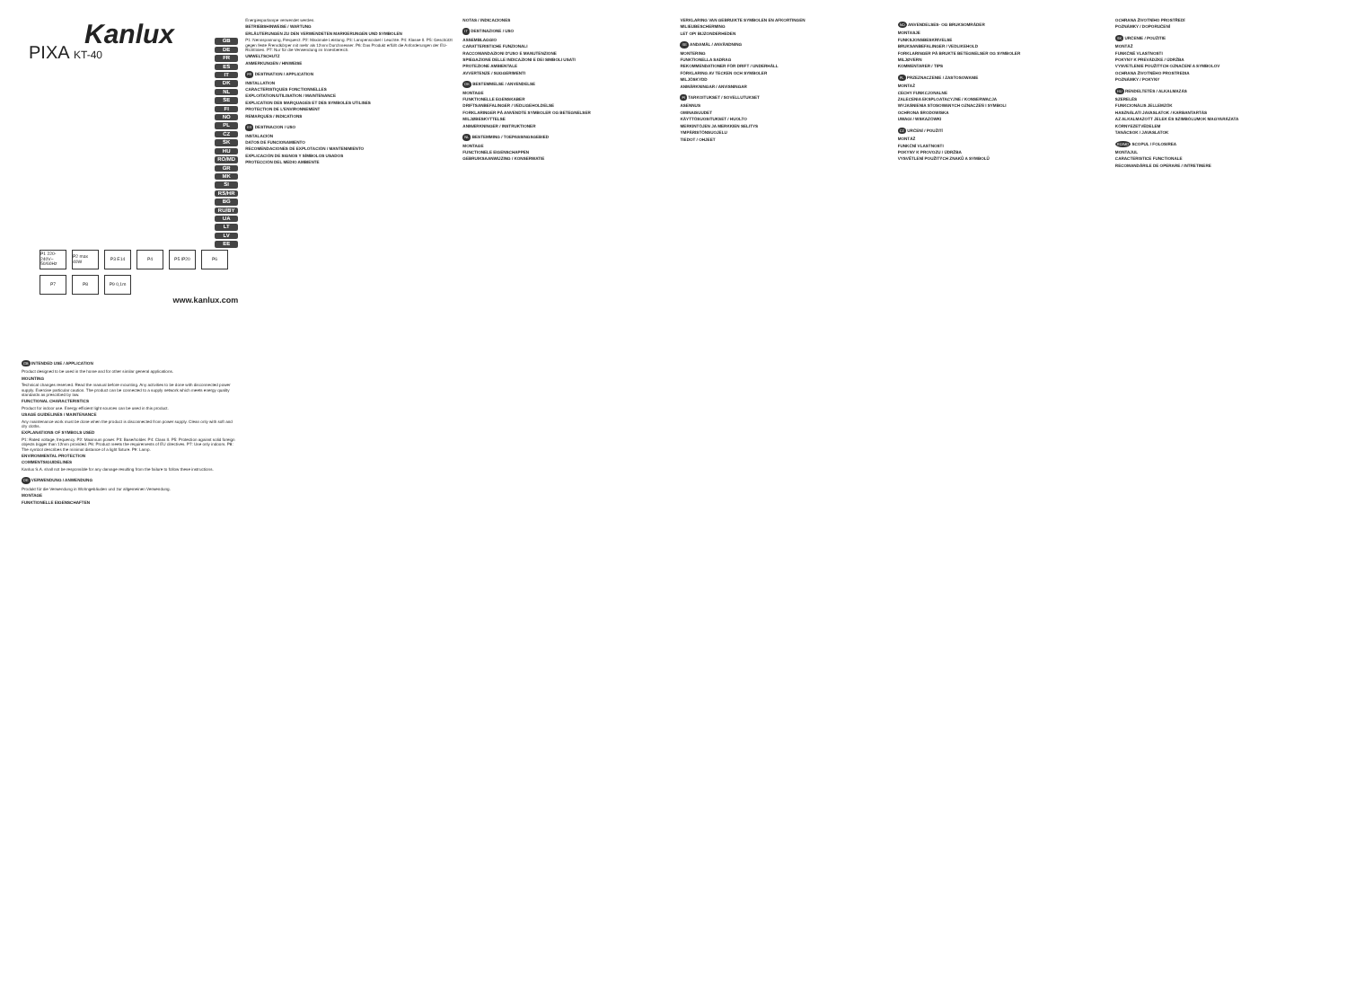Kanlux
GB
DE
FR
ES
IT
DK
NL
SE
FI
NO
PL
CZ
SK
HU
RO/MD
GR
MK
SI
RS/HR
BG
RU/BY
UA
LT
LV
EE
PIXA KT-40
P1 220-240V~ 50/60Hz P2 max 40W P3 E14 P4 P5 IP20 P6 P7 P8 P9 0,1m
www.kanlux.com
GB INTENDED USE / APPLICATION
Product designed to be used in the home and for other similar general applications.
MOUNTING
Technical changes reserved. Read the manual before mounting. Any activities to be done with disconnected power supply. Exercise particular caution. The product can be connected to a supply network which meets energy quality standards as prescribed by law.
FUNCTIONAL CHARACTERISTICS
Product for indoor use. Energy efficient light sources can be used in this product.
USAGE GUIDELINES / MAINTENANCE
Any maintenance work must be done when the product is disconnected from power supply. Clean only with soft and dry cloths.
EXPLANATIONS OF SYMBOLS USED
P1: Rated voltage, frequency. P2: Maximum power. P3: Base/holder. P4: Class II. P5: Protection against solid foreign objects bigger than 12mm provided. P6: Product meets the requirements of EU directives. P7: Use only indoors. P8: The symbol describes the minimal distance of a light fixture. P9: Lamp.
ENVIRONMENTAL PROTECTION
COMMENTS/GUIDELINES
Kanlux S.A. shall not be responsible for any damage resulting from the failure to follow these instructions.
DE VERWENDUNG / ANWENDUNG
Produkt für die Verwendung in Wohngebäuden und zur allgemeinen Verwendung.
MONTAGE
FUNKTIONELLE EIGENSCHAFTEN
Energiesparlampe verwendet werden.
BETRIEBSHINWEISE / WARTUNG
ERLÄUTERUNGEN ZU DEN VERWENDETEN MARKIERUNGEN UND SYMBOLEN
P1: Nennspannung, Frequenz. P2: Maximale Leistung. P3: Lampensockel / Leuchte. P4: Klasse II. P5: Geschützt gegen feste Fremdkörper mit mehr als 12mm Durchmesser. P6: Das Produkt erfüllt die Anforderungen der EU-Richtlinien. P7: Nur für die Verwendung im Innenbereich.
UMWELTSCHUTZ
ANMERKUNGEN / HINWEISE
FR DESTINATION / APPLICATION
INSTALLATION
CARACTERISTIQUES FONCTIONNELLES
EXPLOITATION/UTILISATION / MAINTENANCE
EXPLICATION DES MARQUAGES ET DES SYMBOLES UTILISES
PROTECTION DE L'ENVIRONNEMENT
REMARQUES / INDICATIONS
ES DESTINACION / USO
INSTALACIÓN
DATOS DE FUNCIONAMIENTO
RECOMENDACIONES DE EXPLOTACIÓN / MANTENIMIENTO
EXPLICACIÓN DE SIGNOS Y SÍMBOLOS USADOS
PROTECCIÓN DEL MEDIO AMBIENTE
NOTAS / INDICACIONES
IT DESTINAZIONE / USO
ASSEMBLAGGIO
CARATTERISTICHE FUNZIONALI
RACCOMANDAZIONI D'USO E MANUTENZIONE
SPIEGAZIONE DELLE INDICAZIONI E DEI SIMBOLI USATI
PROTEZIONE AMBIENTALE
AVVERTENZE / SUGGERIMENTI
DK BESTEMMELSE / ANVENDELSE
MONTAGE
FUNKTIONELLE EGENSKABER
DRIFTSANBEFALINGER / VEDLIGEHOLDELSE
FORKLARINGER PÅ ANVENDTE SYMBOLER OG BETEGNELSER
MILJØBESKYTTELSE
ANMÆRKNINGER / INSTRUKTIONER
NL BESTEMMING / TOEPASSINGSGEBIED
MONTAGE
FUNCTIONELE EIGENSCHAPPEN
GEBRUIKSAANWIJZING / KONSERWATIE
VERKLARING VAN GEBRUIKTE SYMBOLEN EN AFKORTINGEN
MILIEUBESCHERMING
LET OP/ BIJZONDERHEDEN
SE ANDAMÅL / ANVÄNDNING
MONTERING
FUNKTIONELLA SADRAG
REKOMMENDATIONER FÖR DRIFT / UNDERHÅLL
FÖRKLARING AV TECKEN OCH SYMBOLER
MILJÖSKYDD
ANMÄRKNINGAR / ANVISNINGAR
FI TARKOITUKSET / SOVELLUTUKSET
ASENNUS
OMINAISUUDET
KÄYTTÖSUOSITUKSET / HUOLTO
MERKINTÖJEN JA MERKKIEN SELITYS
YMPÄRISTÖNSUOJELU
TIEDOT / OHJEET
NO ANVENDELSES- OG BRUKSOMRÅDER
MONTASJE
FUNKSJONSBESKRIVELSE
BRUKSANBEFALINGER / VEDLIKEHOLD
FORKLARINGER PÅ BRUKTE BETEGNELSER OG SYMBOLER
MILJØVERN
KOMMENTARER / TIPS
PL PRZEZNACZENIE / ZASTOSOWANIE
MONTAŻ
CECHY FUNKCJONALNE
ZALECENIA EKSPLOATACYJNE / KONSERWACJA
WYJAŚNIENIA STOSOWANYCH OZNACZEŃ I SYMBOLI
OCHRONA ŚRODOWISKA
UWAGI / WSKAZÓWKI
CZ URČENÍ / POUŽITÍ
MONTÁŽ
FUNKČNÍ VLASTNOSTI
POKYNY K PROVOZU / ÚDRŽBA
VYSVĚTLENÍ POUŽITÝCH ZNAKŮ A SYMBOLŮ
OCHRANA ŽIVOTNÍHO PROSTŘEDÍ
POZNÁMKY / DOPORUČENÍ
SK URČENIE / POUŽITIE
MONTÁŽ
FUNKČNÉ VLASTNOSTI
POKYNY K PREVÁDZKE / ÚDRŽBA
VYSVETLENIE POUŽITÝCH OZNAČENÍ A SYMBOLOV
OCHRANA ŽIVOTNÉHO PROSTREDIA
POZNÁMKY / POKYNY
HU RENDELTETÉS / ALKALMAZÁS
SZERELÉS
FUNKCIONÁLIS JELLEMZŐK
HASZNÁLATI JAVASLATOK / KARBANTARTÁS
AZ ALKALMAZOTT JELEK ÉS SZIMBÓLUMOK MAGYARÁZATA
KÖRNYEZETVÉDELEM
TANÁCSOK / JAVASLATOK
RO/MD SCOPUL / FOLOSIREA
MONTAJUL
CARACTERISTICE FUNCTIONALE
RECOMANDĂRILE DE OPERARE / INTRETINERE